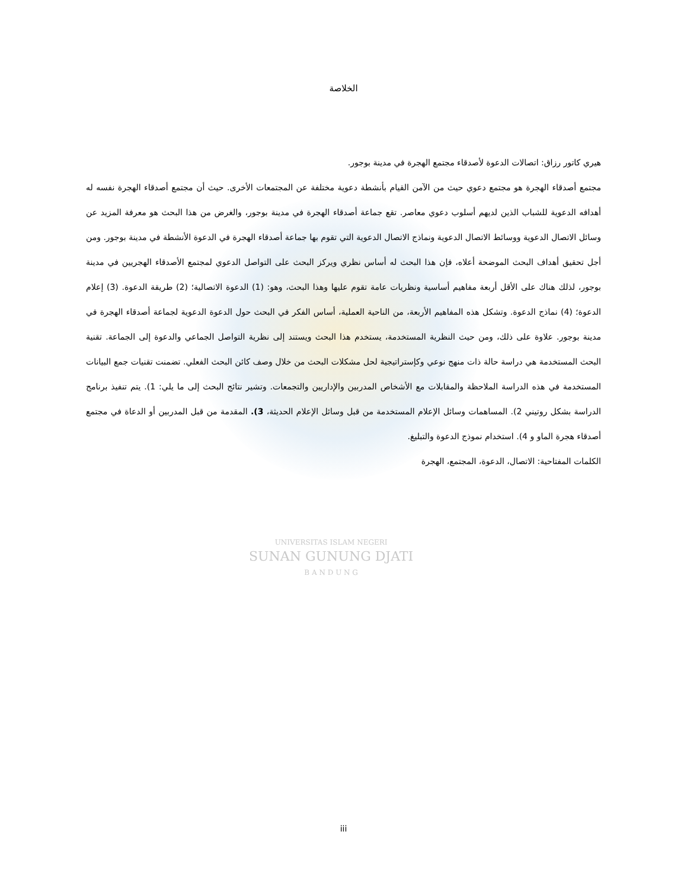UNIVERSITAS ISLAM NEGERI
SUNAN GUNUNG DJATI
B A N D U N G
الخلاصة
هيري كاتور رزاق: اتصالات الدعوة لأصدقاء مجتمع الهجرة في مدينة بوجور.
مجتمع أصدقاء الهجرة هو مجتمع دعوي حيث من الآمن القيام بأنشطة دعوية مختلفة عن المجتمعات الأخرى. حيث أن مجتمع أصدقاء الهجرة نفسه له أهدافه الدعوية للشباب الذين لديهم أسلوب دعوي معاصر. تقع جماعة أصدقاء الهجرة في مدينة بوجور، والغرض من هذا البحث هو معرفة المزيد عن وسائل الاتصال الدعوية ووسائط الاتصال الدعوية ونماذج الاتصال الدعوية التي تقوم بها جماعة أصدقاء الهجرة في الدعوة الأنشطة في مدينة بوجور. ومن أجل تحقيق أهداف البحث الموضحة أعلاه، فإن هذا البحث له أساس نظري ويركز البحث على التواصل الدعوي لمجتمع الأصدقاء الهجريين في مدينة بوجور، لذلك هناك على الأقل أربعة مفاهيم أساسية ونظريات عامة تقوم عليها وهذا البحث، وهو: (1) الدعوة الاتصالية؛ (2) طريقة الدعوة. (3) إعلام الدعوة؛ (4) نماذج الدعوة. وتشكل هذه المفاهيم الأربعة، من الناحية العملية، أساس الفكر في البحث حول الدعوة الدعوية لجماعة أصدقاء الهجرة في مدينة بوجور. علاوة على ذلك، ومن حيث النظرية المستخدمة، يستخدم هذا البحث ويستند إلى نظرية التواصل الجماعي والدعوة إلى الجماعة. تقنية البحث المستخدمة هي دراسة حالة ذات منهج نوعي وكإستراتيجية لحل مشكلات البحث من خلال وصف كائن البحث الفعلي. تضمنت تقنيات جمع البيانات المستخدمة في هذه الدراسة الملاحظة والمقابلات مع الأشخاص المدربين والإداريين والتجمعات. وتشير نتائج البحث إلى ما يلي: 1). يتم تنفيذ برنامج الدراسة بشكل روتيني 2). المساهمات وسائل الإعلام المستخدمة من قبل وسائل الإعلام الحديثة، 3). المقدمة من قبل المدربين أو الدعاة في مجتمع أصدقاء هجرة الماو و 4). استخدام نموذج الدعوة والتبليغ.
الكلمات المفتاحية: الاتصال، الدعوة، المجتمع، الهجرة
iii